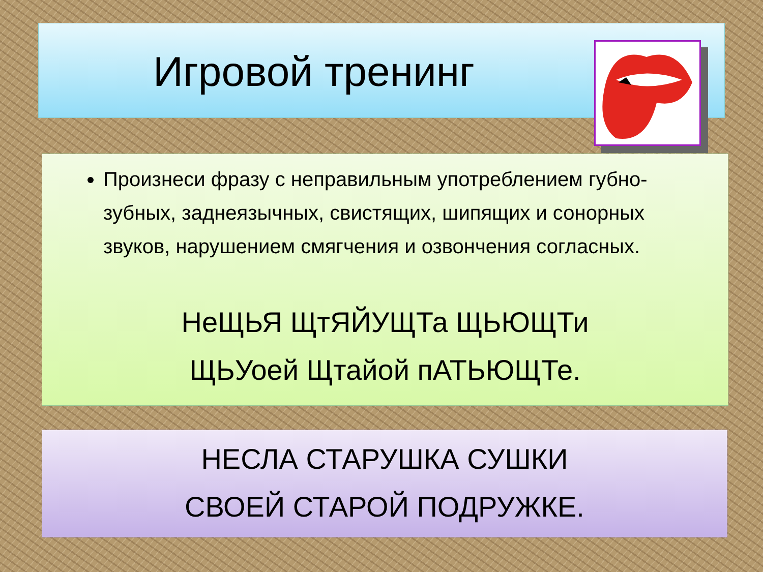Игровой тренинг
Произнеси фразу с неправильным употреблением губно-зубных, заднеязычных, свистящих, шипящих и сонорных звуков, нарушением смягчения и озвончения согласных.
НеЩЬЯ ЩтЯЙУЩТа ЩЬЮЩТи
ЩЬУоей Щтайой пАТЬЮЩТе.
НЕСЛА СТАРУШКА СУШКИ
СВОЕЙ СТАРОЙ ПОДРУЖКЕ.